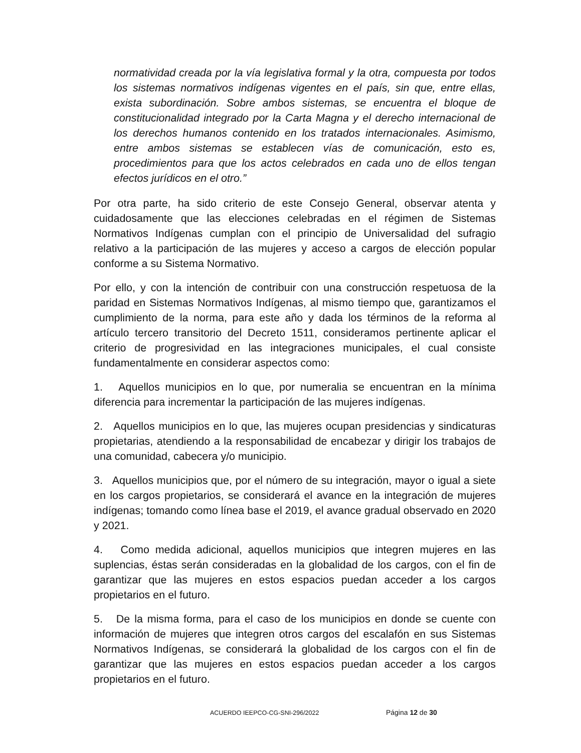normatividad creada por la vía legislativa formal y la otra, compuesta por todos los sistemas normativos indígenas vigentes en el país, sin que, entre ellas, exista subordinación. Sobre ambos sistemas, se encuentra el bloque de constitucionalidad integrado por la Carta Magna y el derecho internacional de los derechos humanos contenido en los tratados internacionales. Asimismo, entre ambos sistemas se establecen vías de comunicación, esto es, procedimientos para que los actos celebrados en cada uno de ellos tengan efectos jurídicos en el otro.”
Por otra parte, ha sido criterio de este Consejo General, observar atenta y cuidadosamente que las elecciones celebradas en el régimen de Sistemas Normativos Indígenas cumplan con el principio de Universalidad del sufragio relativo a la participación de las mujeres y acceso a cargos de elección popular conforme a su Sistema Normativo.
Por ello, y con la intención de contribuir con una construcción respetuosa de la paridad en Sistemas Normativos Indígenas, al mismo tiempo que, garantizamos el cumplimiento de la norma, para este año y dada los términos de la reforma al artículo tercero transitorio del Decreto 1511, consideramos pertinente aplicar el criterio de progresividad en las integraciones municipales, el cual consiste fundamentalmente en considerar aspectos como:
1. Aquellos municipios en lo que, por numeralia se encuentran en la mínima diferencia para incrementar la participación de las mujeres indígenas.
2. Aquellos municipios en lo que, las mujeres ocupan presidencias y sindicaturas propietarias, atendiendo a la responsabilidad de encabezar y dirigir los trabajos de una comunidad, cabecera y/o municipio.
3. Aquellos municipios que, por el número de su integración, mayor o igual a siete en los cargos propietarios, se considerará el avance en la integración de mujeres indígenas; tomando como línea base el 2019, el avance gradual observado en 2020 y 2021.
4. Como medida adicional, aquellos municipios que integren mujeres en las suplencias, éstas serán consideradas en la globalidad de los cargos, con el fin de garantizar que las mujeres en estos espacios puedan acceder a los cargos propietarios en el futuro.
5. De la misma forma, para el caso de los municipios en donde se cuente con información de mujeres que integren otros cargos del escalafón en sus Sistemas Normativos Indígenas, se considerará la globalidad de los cargos con el fin de garantizar que las mujeres en estos espacios puedan acceder a los cargos propietarios en el futuro.
ACUERDO IEEPCO-CG-SNI-296/2022 Página 12 de 30